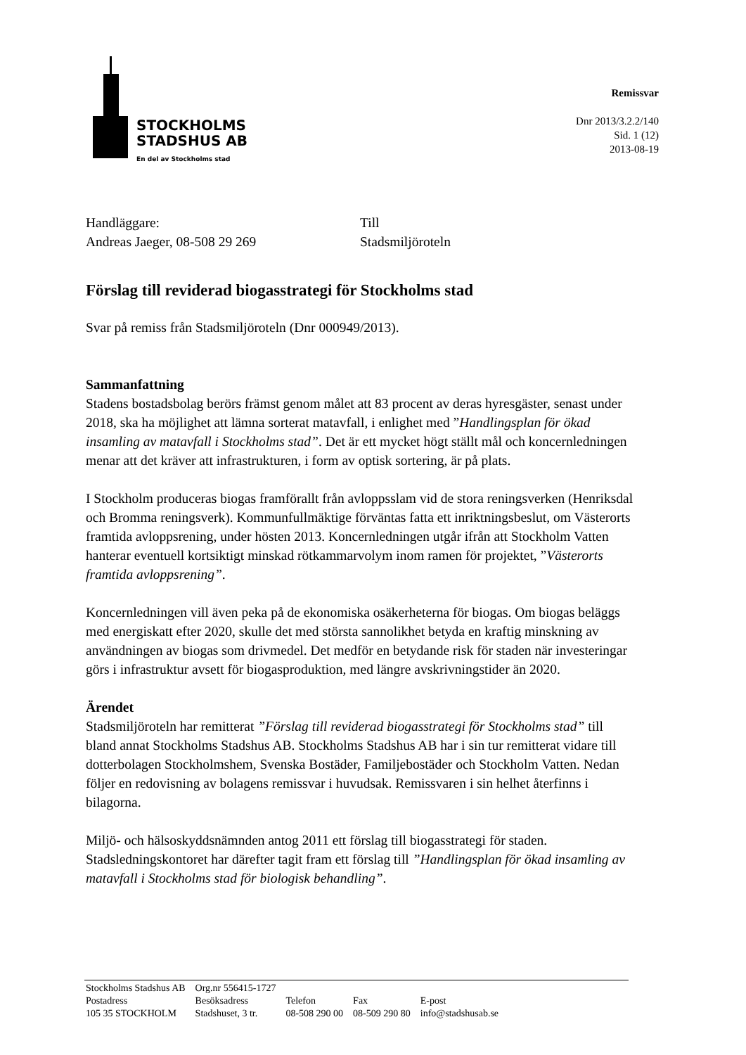STOCKHOLMS
STADSHUS AB
En del av Stockholms stad
Remissvar
Dnr 2013/3.2.2/140
Sid. 1 (12)
2013-08-19
Handläggare:
Andreas Jaeger, 08-508 29 269
Till
Stadsmiljöroteln
Förslag till reviderad biogasstrategi för Stockholms stad
Svar på remiss från Stadsmiljöroteln (Dnr 000949/2013).
Sammanfattning
Stadens bostadsbolag berörs främst genom målet att 83 procent av deras hyresgäster, senast under 2018, ska ha möjlighet att lämna sorterat matavfall, i enlighet med ”Handlingsplan för ökad insamling av matavfall i Stockholms stad”. Det är ett mycket högt ställt mål och koncernledningen menar att det kräver att infrastrukturen, i form av optisk sortering, är på plats.
I Stockholm produceras biogas framförallt från avloppsslam vid de stora reningsverken (Henriksdal och Bromma reningsverk). Kommunfullmäktige förväntas fatta ett inriktningsbeslut, om Västerorts framtida avloppsrening, under hösten 2013. Koncernledningen utgår ifrån att Stockholm Vatten hanterar eventuell kortsiktigt minskad rötkammarvolym inom ramen för projektet, ”Västerorts framtida avloppsrening”.
Koncernledningen vill även peka på de ekonomiska osäkerheterna för biogas. Om biogas beläggs med energiskatt efter 2020, skulle det med största sannolikhet betyda en kraftig minskning av användningen av biogas som drivmedel. Det medför en betydande risk för staden när investeringar görs i infrastruktur avsett för biogasproduktion, med längre avskrivningstider än 2020.
Ärendet
Stadsmiljöroteln har remitterat ”Förslag till reviderad biogasstrategi för Stockholms stad” till bland annat Stockholms Stadshus AB. Stockholms Stadshus AB har i sin tur remitterat vidare till dotterbolagen Stockholmshem, Svenska Bostäder, Familjebostäder och Stockholm Vatten. Nedan följer en redovisning av bolagens remissvar i huvudsak. Remissvaren i sin helhet återfinns i bilagorna.
Miljö- och hälsoskyddsnämnden antog 2011 ett förslag till biogasstrategi för staden. Stadsledningskontoret har därefter tagit fram ett förslag till ”Handlingsplan för ökad insamling av matavfall i Stockholms stad för biologisk behandling”.
| Stockholms Stadshus AB | Org.nr 556415-1727 | | | |
| Postadress | Besöksadress | Telefon | Fax | E-post |
| 105 35 STOCKHOLM | Stadshuset, 3 tr. | 08-508 290 00 | 08-509 290 80 | info@stadshusab.se |